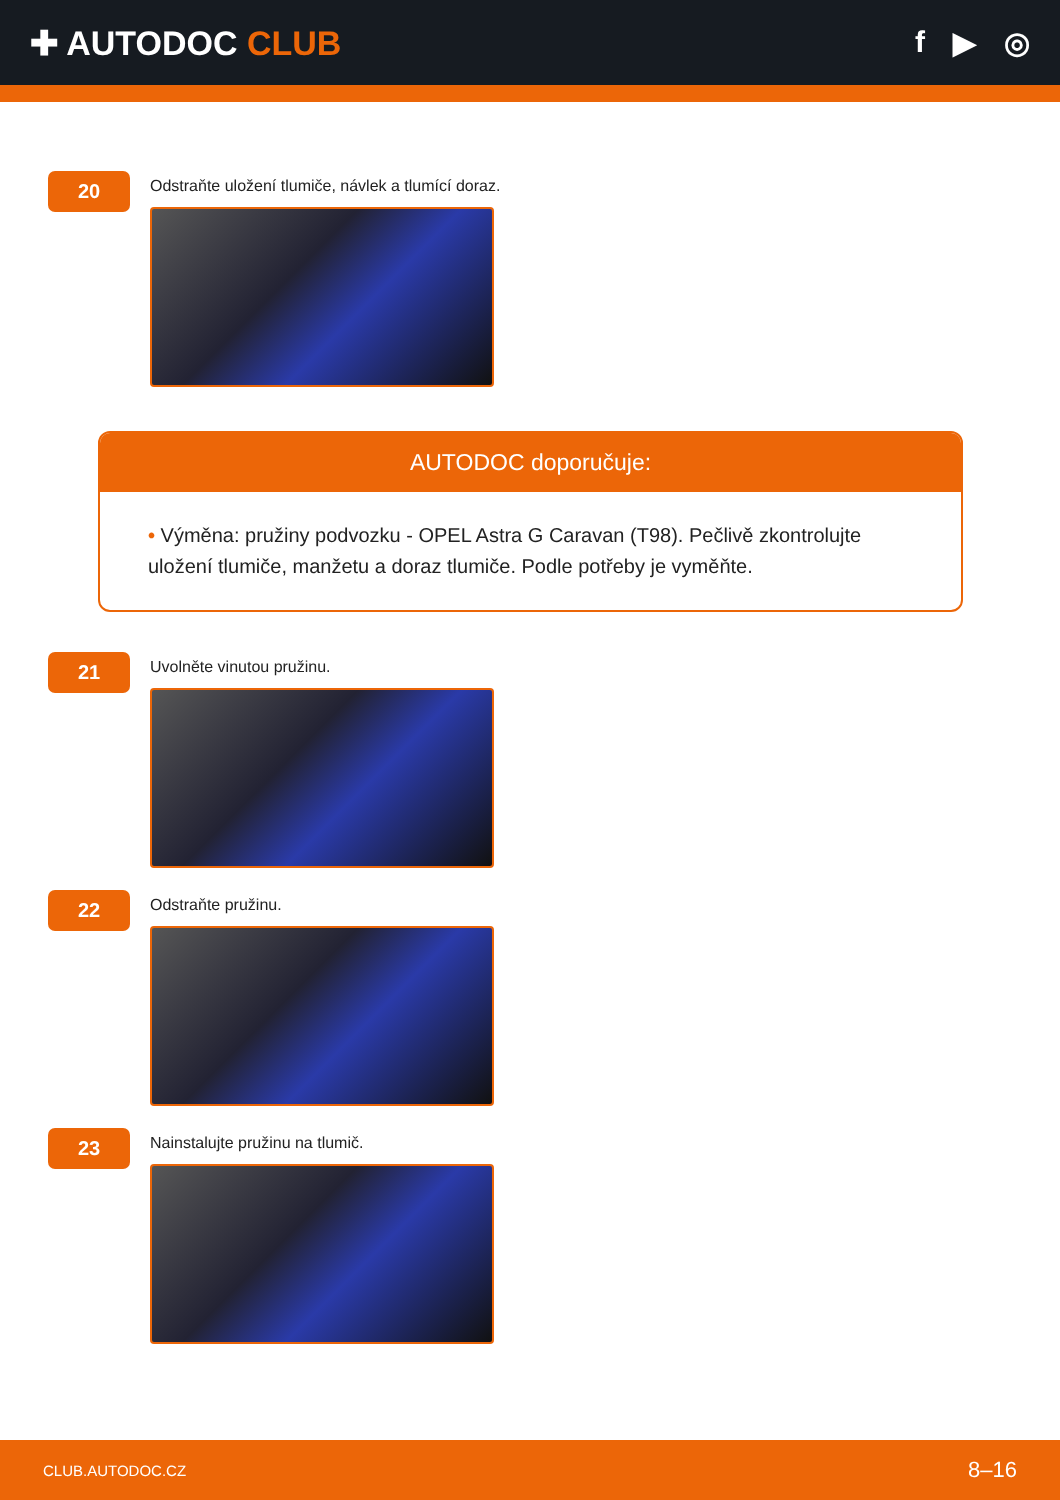✚ AUTODOC CLUB f ▶ ◎
20
Odstraňte uložení tlumiče, návlek a tlumící doraz.
AUTODOC doporučuje:
• Výměna: pružiny podvozku - OPEL Astra G Caravan (T98). Pečlivě zkontrolujte uložení tlumiče, manžetu a doraz tlumiče. Podle potřeby je vyměňte.
21
Uvolněte vinutou pružinu.
22
Odstraňte pružinu.
23
Nainstalujte pružinu na tlumič.
CLUB.AUTODOC.CZ 8–16